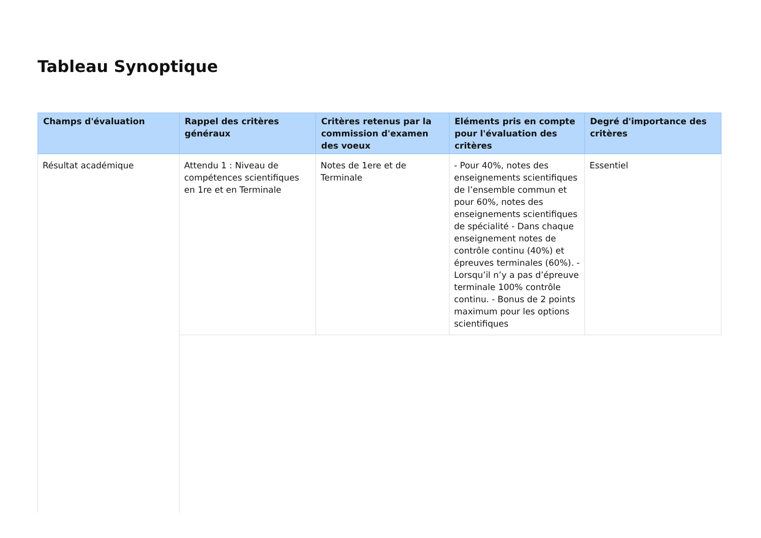Tableau Synoptique
| Champs d'évaluation | Rappel des critères généraux | Critères retenus par la commission d'examen des voeux | Eléments pris en compte pour l'évaluation des critères | Degré d'importance des critères |
| --- | --- | --- | --- | --- |
| Résultat académique | Attendu 1 : Niveau de compétences scientifiques en 1re et en Terminale | Notes de 1ere et de Terminale | - Pour 40%, notes des enseignements scientifiques de l’ensemble commun et pour 60%, notes des enseignements scientifiques de spécialité - Dans chaque enseignement notes de contrôle continu (40%) et épreuves terminales (60%). - Lorsqu’il n’y a pas d’épreuve terminale 100% contrôle continu. - Bonus de 2 points maximum pour les options scientifiques | Essentiel |